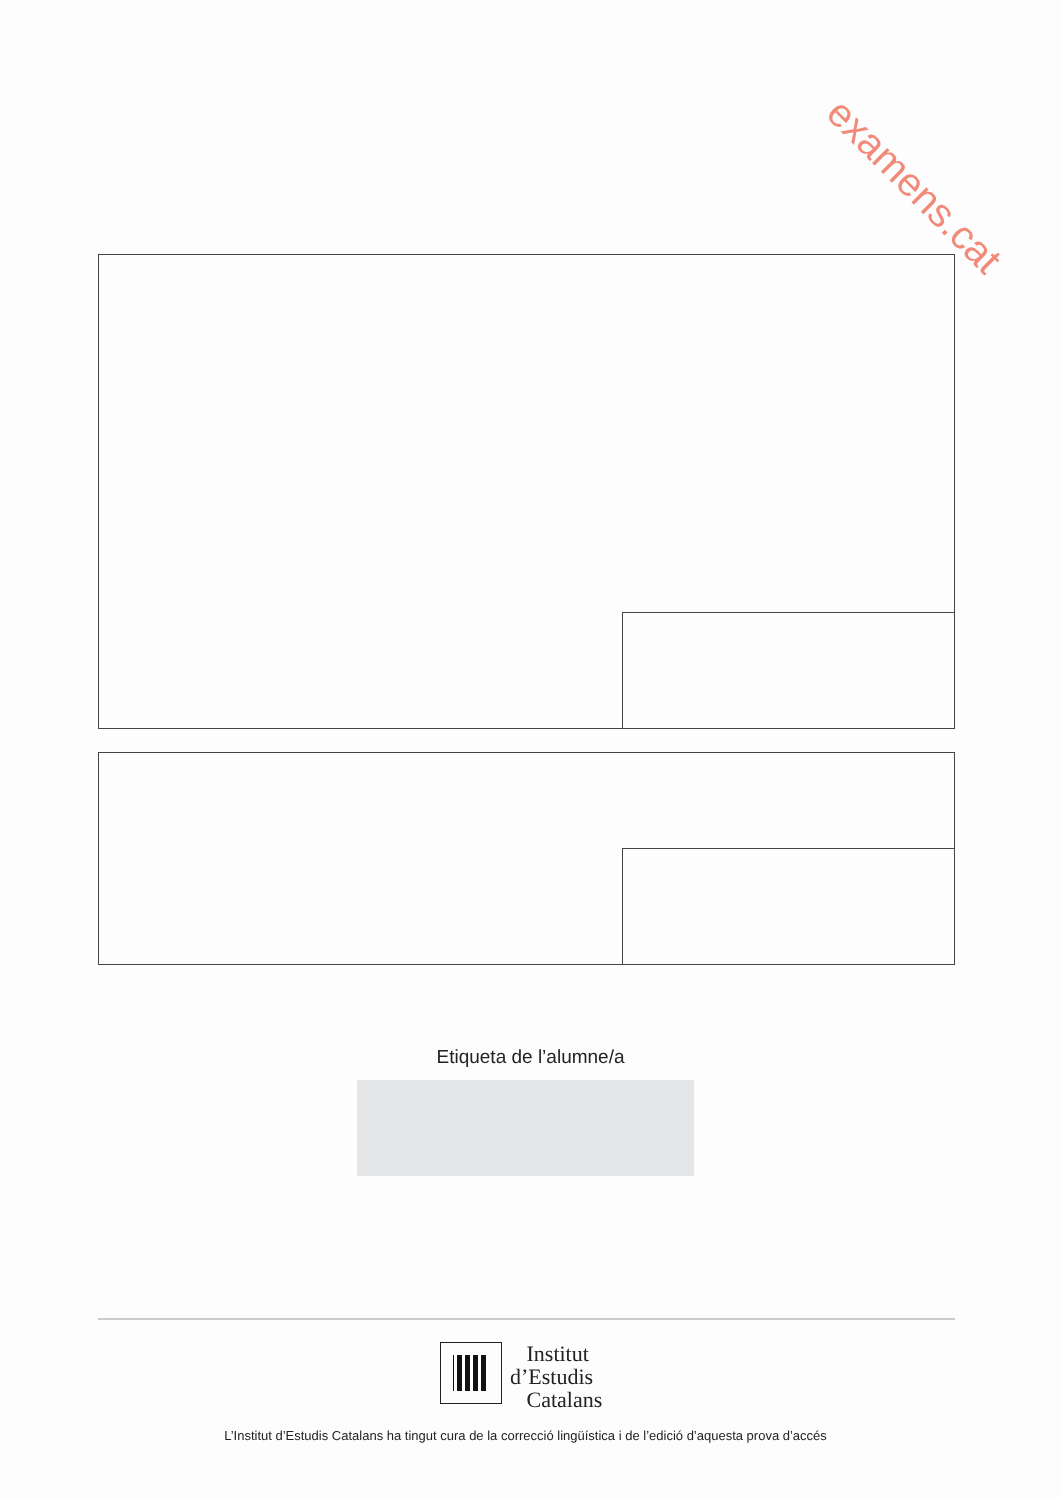examens.cat
Etiqueta de l’alumne/a
Institut
d’Estudis
Catalans
L’Institut d’Estudis Catalans ha tingut cura de la correcció lingüística i de l’edició d’aquesta prova d’accés